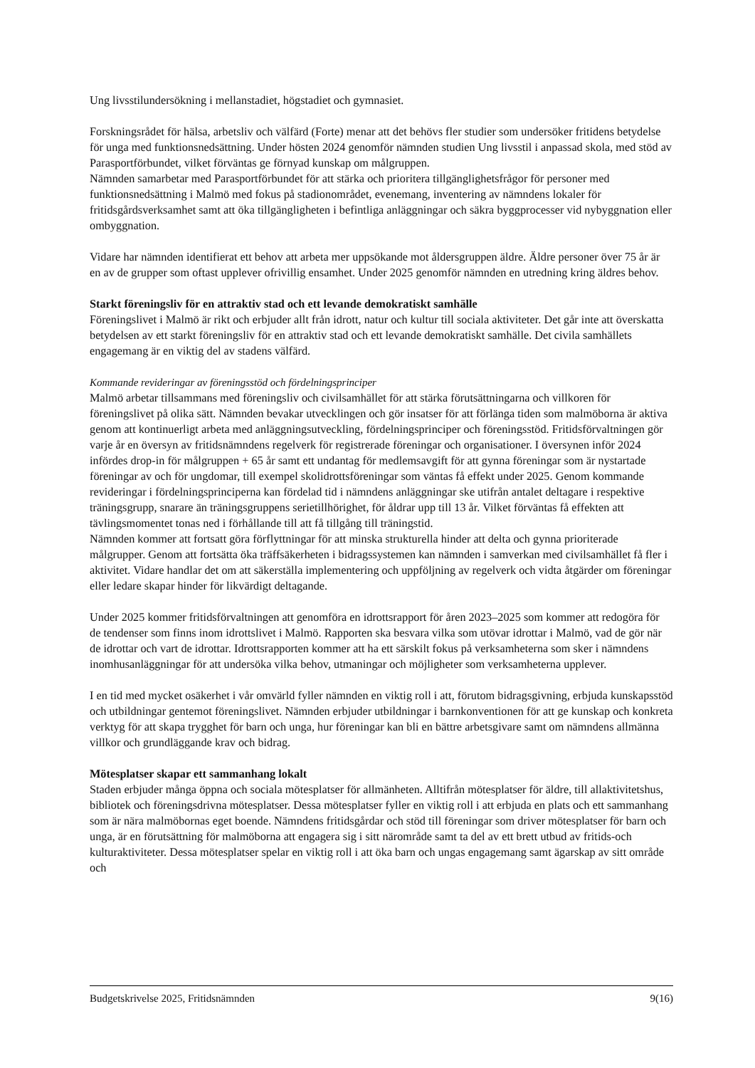Ung livsstilundersökning i mellanstadiet, högstadiet och gymnasiet.
Forskningsrådet för hälsa, arbetsliv och välfärd (Forte) menar att det behövs fler studier som undersöker fritidens betydelse för unga med funktionsnedsättning. Under hösten 2024 genomför nämnden studien Ung livsstil i anpassad skola, med stöd av Parasportförbundet, vilket förväntas ge förnyad kunskap om målgruppen.
Nämnden samarbetar med Parasportförbundet för att stärka och prioritera tillgänglighetsfrågor för personer med funktionsnedsättning i Malmö med fokus på stadionområdet, evenemang, inventering av nämndens lokaler för fritidsgårdsverksamhet samt att öka tillgängligheten i befintliga anläggningar och säkra byggprocesser vid nybyggnation eller ombyggnation.
Vidare har nämnden identifierat ett behov att arbeta mer uppsökande mot åldersgruppen äldre. Äldre personer över 75 år är en av de grupper som oftast upplever ofrivillig ensamhet. Under 2025 genomför nämnden en utredning kring äldres behov.
Starkt föreningsliv för en attraktiv stad och ett levande demokratiskt samhälle
Föreningslivet i Malmö är rikt och erbjuder allt från idrott, natur och kultur till sociala aktiviteter. Det går inte att överskatta betydelsen av ett starkt föreningsliv för en attraktiv stad och ett levande demokratiskt samhälle. Det civila samhällets engagemang är en viktig del av stadens välfärd.
Kommande revideringar av föreningsstöd och fördelningsprinciper
Malmö arbetar tillsammans med föreningsliv och civilsamhället för att stärka förutsättningarna och villkoren för föreningslivet på olika sätt. Nämnden bevakar utvecklingen och gör insatser för att förlänga tiden som malmöborna är aktiva genom att kontinuerligt arbeta med anläggningsutveckling, fördelningsprinciper och föreningsstöd. Fritidsförvaltningen gör varje år en översyn av fritidsnämndens regelverk för registrerade föreningar och organisationer. I översynen inför 2024 infördes drop-in för målgruppen + 65 år samt ett undantag för medlemsavgift för att gynna föreningar som är nystartade föreningar av och för ungdomar, till exempel skolidrottsföreningar som väntas få effekt under 2025. Genom kommande revideringar i fördelningsprinciperna kan fördelad tid i nämndens anläggningar ske utifrån antalet deltagare i respektive träningsgrupp, snarare än träningsgruppens serietillhörighet, för åldrar upp till 13 år. Vilket förväntas få effekten att tävlingsmomentet tonas ned i förhållande till att få tillgång till träningstid.
Nämnden kommer att fortsatt göra förflyttningar för att minska strukturella hinder att delta och gynna prioriterade målgrupper. Genom att fortsätta öka träffsäkerheten i bidragssystemen kan nämnden i samverkan med civilsamhället få fler i aktivitet. Vidare handlar det om att säkerställa implementering och uppföljning av regelverk och vidta åtgärder om föreningar eller ledare skapar hinder för likvärdigt deltagande.
Under 2025 kommer fritidsförvaltningen att genomföra en idrottsrapport för åren 2023–2025 som kommer att redogöra för de tendenser som finns inom idrottslivet i Malmö. Rapporten ska besvara vilka som utövar idrottar i Malmö, vad de gör när de idrottar och vart de idrottar. Idrottsrapporten kommer att ha ett särskilt fokus på verksamheterna som sker i nämndens inomhusanläggningar för att undersöka vilka behov, utmaningar och möjligheter som verksamheterna upplever.
I en tid med mycket osäkerhet i vår omvärld fyller nämnden en viktig roll i att, förutom bidragsgivning, erbjuda kunskapsstöd och utbildningar gentemot föreningslivet. Nämnden erbjuder utbildningar i barnkonventionen för att ge kunskap och konkreta verktyg för att skapa trygghet för barn och unga, hur föreningar kan bli en bättre arbetsgivare samt om nämndens allmänna villkor och grundläggande krav och bidrag.
Mötesplatser skapar ett sammanhang lokalt
Staden erbjuder många öppna och sociala mötesplatser för allmänheten. Alltifrån mötesplatser för äldre, till allaktivitetshus, bibliotek och föreningsdrivna mötesplatser. Dessa mötesplatser fyller en viktig roll i att erbjuda en plats och ett sammanhang som är nära malmöbornas eget boende. Nämndens fritidsgårdar och stöd till föreningar som driver mötesplatser för barn och unga, är en förutsättning för malmöborna att engagera sig i sitt närområde samt ta del av ett brett utbud av fritids-och kulturaktiviteter. Dessa mötesplatser spelar en viktig roll i att öka barn och ungas engagemang samt ägarskap av sitt område och
Budgetskrivelse 2025, Fritidsnämnden 9(16)